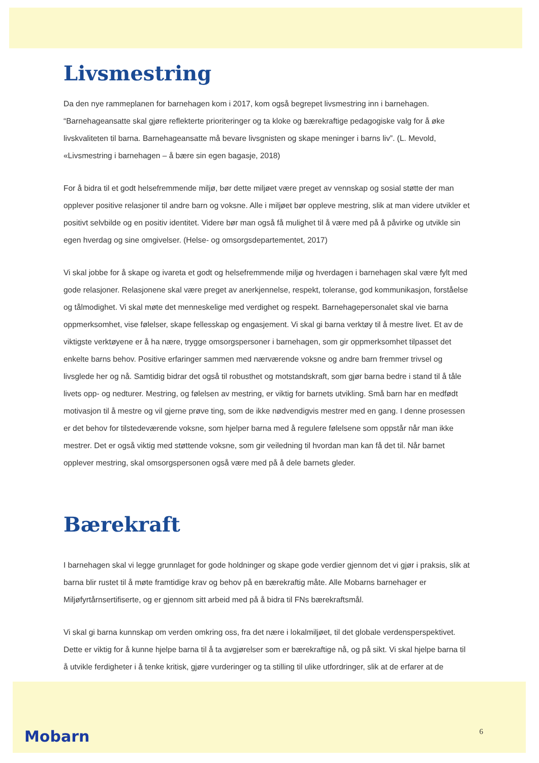Livsmestring
Da den nye rammeplanen for barnehagen kom i 2017, kom også begrepet livsmestring inn i barnehagen. “Barnehageansatte skal gjøre reflekterte prioriteringer og ta kloke og bærekraftige pedagogiske valg for å øke livskvaliteten til barna. Barnehageansatte må bevare livsgnisten og skape meninger i barns liv”. (L. Mevold, «Livsmestring i barnehagen – å bære sin egen bagasje, 2018)
For å bidra til et godt helsefremmende miljø, bør dette miljøet være preget av vennskap og sosial støtte der man opplever positive relasjoner til andre barn og voksne. Alle i miljøet bør oppleve mestring, slik at man videre utvikler et positivt selvbilde og en positiv identitet. Videre bør man også få mulighet til å være med på å påvirke og utvikle sin egen hverdag og sine omgivelser. (Helse- og omsorgsdepartementet, 2017)
Vi skal jobbe for å skape og ivareta et godt og helsefremmende miljø og hverdagen i barnehagen skal være fylt med gode relasjoner. Relasjonene skal være preget av anerkjennelse, respekt, toleranse, god kommunikasjon, forståelse og tålmodighet. Vi skal møte det menneskelige med verdighet og respekt. Barnehagepersonalet skal vie barna oppmerksomhet, vise følelser, skape fellesskap og engasjement. Vi skal gi barna verktøy til å mestre livet. Et av de viktigste verktøyene er å ha nære, trygge omsorgspersoner i barnehagen, som gir oppmerksomhet tilpasset det enkelte barns behov. Positive erfaringer sammen med nærværende voksne og andre barn fremmer trivsel og livsglede her og nå. Samtidig bidrar det også til robusthet og motstandskraft, som gjør barna bedre i stand til å tåle livets opp- og nedturer. Mestring, og følelsen av mestring, er viktig for barnets utvikling. Små barn har en medfødt motivasjon til å mestre og vil gjerne prøve ting, som de ikke nødvendigvis mestrer med en gang. I denne prosessen er det behov for tilstedeværende voksne, som hjelper barna med å regulere følelsene som oppstår når man ikke mestrer. Det er også viktig med støttende voksne, som gir veiledning til hvordan man kan få det til. Når barnet opplever mestring, skal omsorgspersonen også være med på å dele barnets gleder.
Bærekraft
I barnehagen skal vi legge grunnlaget for gode holdninger og skape gode verdier gjennom det vi gjør i praksis, slik at barna blir rustet til å møte framtidige krav og behov på en bærekraftig måte. Alle Mobarns barnehager er Miljøfyrtårnsertifiserte, og er gjennom sitt arbeid med på å bidra til FNs bærekraftsmål.
Vi skal gi barna kunnskap om verden omkring oss, fra det nære i lokalmiljøet, til det globale verdensperspektivet. Dette er viktig for å kunne hjelpe barna til å ta avgjørelser som er bærekraftige nå, og på sikt. Vi skal hjelpe barna til å utvikle ferdigheter i å tenke kritisk, gjøre vurderinger og ta stilling til ulike utfordringer, slik at de erfarer at de
Mobarn 6